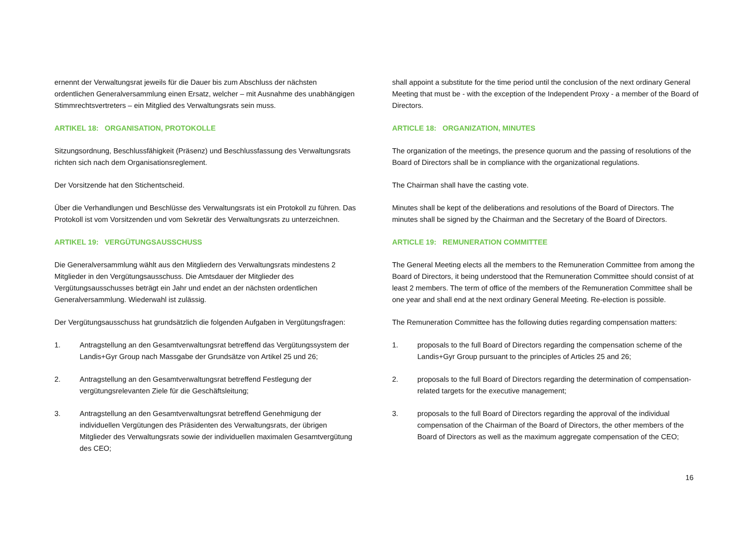ernennt der Verwaltungsrat jeweils für die Dauer bis zum Abschluss der nächsten ordentlichen Generalversammlung einen Ersatz, welcher – mit Ausnahme des unabhängigen Stimmrechtsvertreters – ein Mitglied des Verwaltungsrats sein muss.
ARTIKEL 18: ORGANISATION, PROTOKOLLE
Sitzungsordnung, Beschlussfähigkeit (Präsenz) und Beschlussfassung des Verwaltungsrats richten sich nach dem Organisationsreglement.
Der Vorsitzende hat den Stichentscheid.
Über die Verhandlungen und Beschlüsse des Verwaltungsrats ist ein Protokoll zu führen. Das Protokoll ist vom Vorsitzenden und vom Sekretär des Verwaltungsrats zu unterzeichnen.
ARTIKEL 19: VERGÜTUNGSAUSSCHUSS
Die Generalversammlung wählt aus den Mitgliedern des Verwaltungsrats mindestens 2 Mitglieder in den Vergütungsausschuss. Die Amtsdauer der Mitglieder des Vergütungsausschusses beträgt ein Jahr und endet an der nächsten ordentlichen Generalversammlung. Wiederwahl ist zulässig.
Der Vergütungsausschuss hat grundsätzlich die folgenden Aufgaben in Vergütungsfragen:
1. Antragstellung an den Gesamtverwaltungsrat betreffend das Vergütungssystem der Landis+Gyr Group nach Massgabe der Grundsätze von Artikel 25 und 26;
2. Antragstellung an den Gesamtverwaltungsrat betreffend Festlegung der vergütungsrelevanten Ziele für die Geschäftsleitung;
3. Antragstellung an den Gesamtverwaltungsrat betreffend Genehmigung der individuellen Vergütungen des Präsidenten des Verwaltungsrats, der übrigen Mitglieder des Verwaltungsrats sowie der individuellen maximalen Gesamtvergütung des CEO;
shall appoint a substitute for the time period until the conclusion of the next ordinary General Meeting that must be - with the exception of the Independent Proxy - a member of the Board of Directors.
ARTICLE 18: ORGANIZATION, MINUTES
The organization of the meetings, the presence quorum and the passing of resolutions of the Board of Directors shall be in compliance with the organizational regulations.
The Chairman shall have the casting vote.
Minutes shall be kept of the deliberations and resolutions of the Board of Directors. The minutes shall be signed by the Chairman and the Secretary of the Board of Directors.
ARTICLE 19: REMUNERATION COMMITTEE
The General Meeting elects all the members to the Remuneration Committee from among the Board of Directors, it being understood that the Remuneration Committee should consist of at least 2 members. The term of office of the members of the Remuneration Committee shall be one year and shall end at the next ordinary General Meeting. Re-election is possible.
The Remuneration Committee has the following duties regarding compensation matters:
1. proposals to the full Board of Directors regarding the compensation scheme of the Landis+Gyr Group pursuant to the principles of Articles 25 and 26;
2. proposals to the full Board of Directors regarding the determination of compensation-related targets for the executive management;
3. proposals to the full Board of Directors regarding the approval of the individual compensation of the Chairman of the Board of Directors, the other members of the Board of Directors as well as the maximum aggregate compensation of the CEO;
16